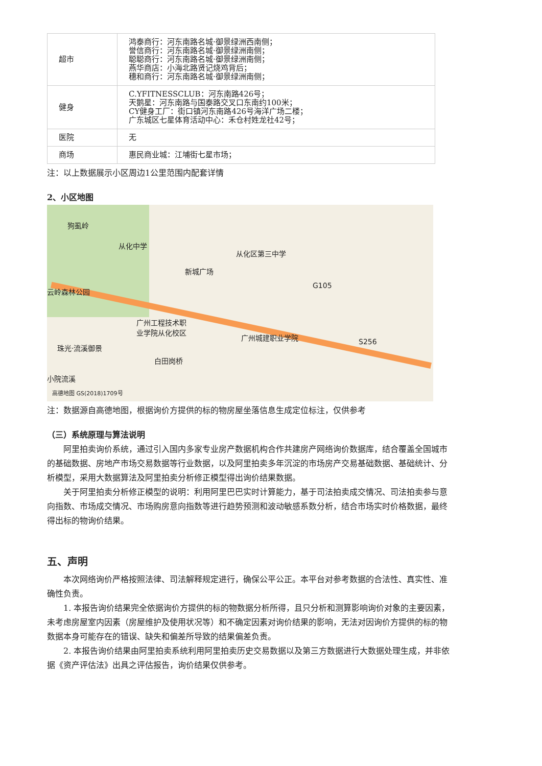| 超市 | 鸿泰商行：河东南路名城·御景绿洲西南侧； 誉信商行：河东南路名城·御景绿洲南侧； 聪聪商行：河东南路名城·御景绿洲南侧； 燕华商店：小海北路贤记烧鸡背后； 穗和商行：河东南路名城·御景绿洲南侧； |
| 健身 | C.YFITNESSCLUB：河东南路426号； 天鹅星：河东南路与国泰路交叉口东南约100米； CY健身工厂：街口镇河东南路426号海洋广场二楼； 广东城区七星体育活动中心：禾仓村姓龙社42号； |
| 医院 | 无 |
| 商场 | 惠民商业城：江埔街七星市场； |
注：以上数据展示小区周边1公里范围内配套详情
2、小区地图
狗虱岭
从化中学
从化区第三中学
新城广场
云岭森林公园
广州工程技术职
业学院从化校区
广州城建职业学院
珠光·流溪御景
白田岗桥
小院流溪
S256
G105
高德地图 GS(2018)1709号
注：数据源自高德地图，根据询价方提供的标的物房屋坐落信息生成定位标注，仅供参考
（三）系统原理与算法说明
阿里拍卖询价系统，通过引入国内多家专业房产数据机构合作共建房产网络询价数据库，结合覆盖全国城市的基础数据、房地产市场交易数据等行业数据，以及阿里拍卖多年沉淀的市场房产交易基础数据、基础统计、分析模型，采用大数据算法及阿里拍卖分析修正模型得出询价结果数据。
关于阿里拍卖分析修正模型的说明：利用阿里巴巴实时计算能力，基于司法拍卖成交情况、司法拍卖参与意向指数、市场成交情况、市场购房意向指数等进行趋势预测和波动敏感系数分析，结合市场实时价格数据，最终得出标的物询价结果。
五、声明
本次网络询价严格按照法律、司法解释规定进行，确保公平公正。本平台对参考数据的合法性、真实性、准确性负责。
1. 本报告询价结果完全依据询价方提供的标的物数据分析所得，且只分析和测算影响询价对象的主要因素，未考虑房屋室内因素（房屋维护及使用状况等）和不确定因素对询价结果的影响，无法对因询价方提供的标的物数据本身可能存在的错误、缺失和偏差所导致的结果偏差负责。
2. 本报告询价结果由阿里拍卖系统利用阿里拍卖历史交易数据以及第三方数据进行大数据处理生成，并非依据《资产评估法》出具之评估报告，询价结果仅供参考。